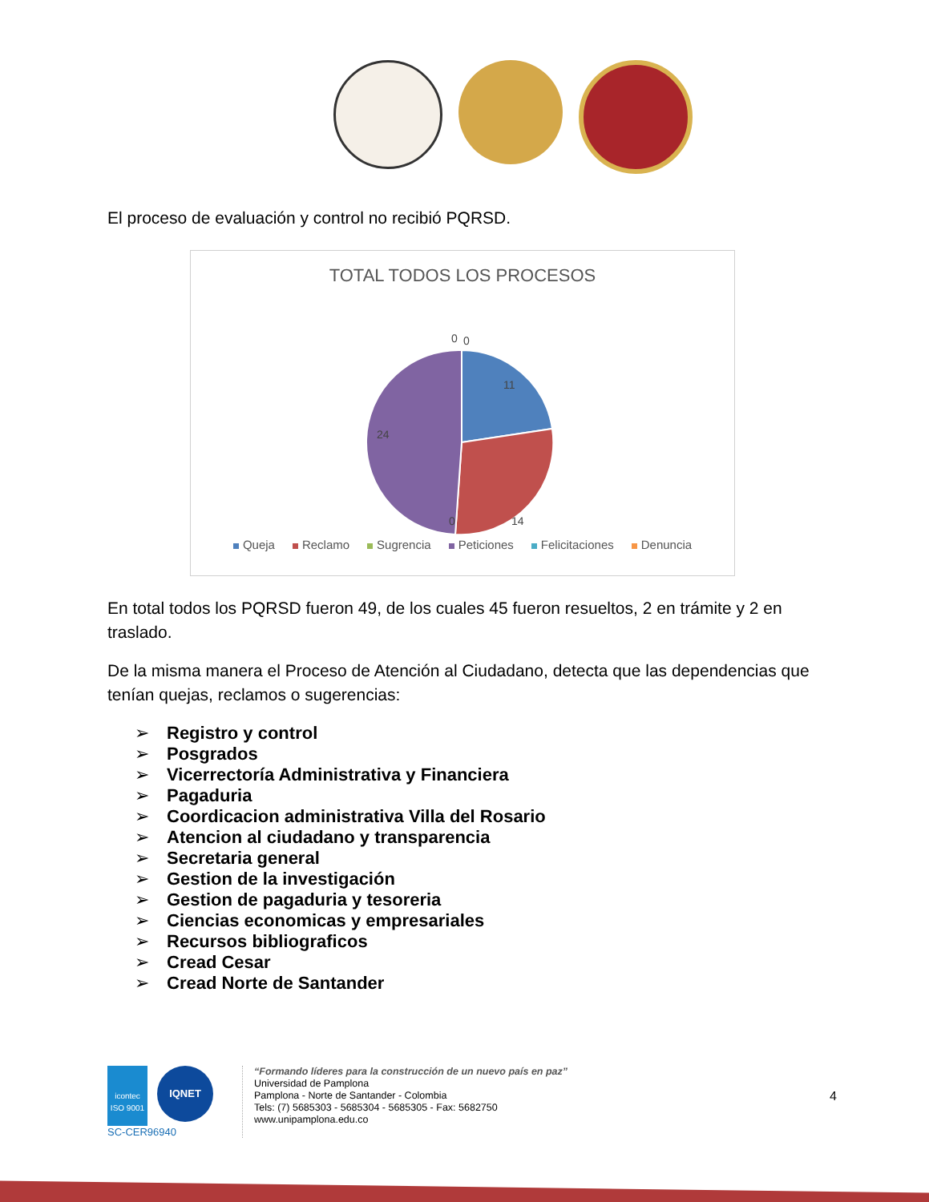El proceso de evaluación y control no recibió PQRSD.
TOTAL TODOS LOS PROCESOS
0
0
11
14
24
0
Queja Reclamo Sugrencia Peticiones Felicitaciones Denuncia
En total todos los PQRSD fueron 49, de los cuales 45 fueron resueltos, 2 en trámite y 2 en traslado.
De la misma manera el Proceso de Atención al Ciudadano, detecta que las dependencias que tenían quejas, reclamos o sugerencias:
➢ Registro y control
➢ Posgrados
➢ Vicerrectoría Administrativa y Financiera
➢ Pagaduria
➢ Coordicacion administrativa Villa del Rosario
➢ Atencion al ciudadano y transparencia
➢ Secretaria general
➢ Gestion de la investigación
➢ Gestion de pagaduria y tesoreria
➢ Ciencias economicas y empresariales
➢ Recursos bibliograficos
➢ Cread Cesar
➢ Cread Norte de Santander
icontec
ISO 9001
IQNET
SC-CER96940
“Formando líderes para la construcción de un nuevo país en paz”
Universidad de Pamplona
Pamplona - Norte de Santander - Colombia
Tels: (7) 5685303 - 5685304 - 5685305 - Fax: 5682750
www.unipamplona.edu.co
4